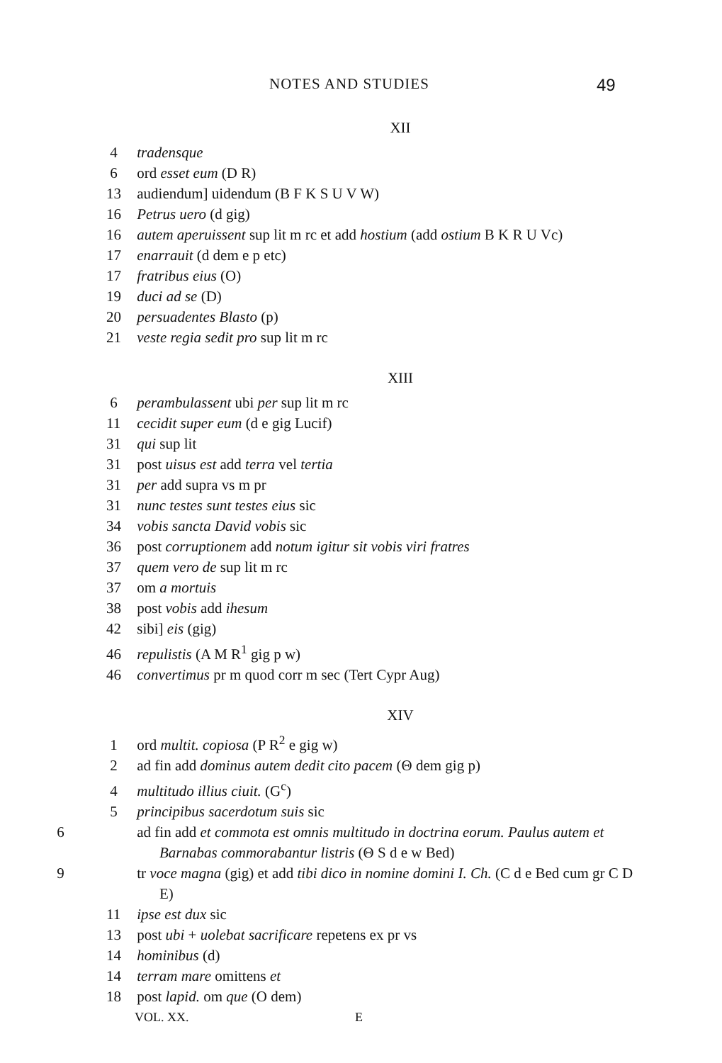NOTES AND STUDIES 49
XII
4 tradensque
6 ord esset eum (D R)
13 audiendum] uidendum (B F K S U V W)
16 Petrus uero (d gig)
16 autem aperuissent sup lit m rc et add hostium (add ostium B K R U Vc)
17 enarrauit (d dem e p etc)
17 fratribus eius (O)
19 duci ad se (D)
20 persuadentes Blasto (p)
21 veste regia sedit pro sup lit m rc
XIII
6 perambulassent ubi per sup lit m rc
11 cecidit super eum (d e gig Lucif)
31 qui sup lit
31 post uisus est add terra vel tertia
31 per add supra vs m pr
31 nunc testes sunt testes eius sic
34 vobis sancta David vobis sic
36 post corruptionem add notum igitur sit vobis viri fratres
37 quem vero de sup lit m rc
37 om a mortuis
38 post vobis add ihesum
42 sibi] eis (gig)
46 repulistis (A M R<sup>1</sup> gig p w)
46 convertimus pr m quod corr m sec (Tert Cypr Aug)
XIV
1 ord multit. copiosa (P R<sup>2</sup> e gig w)
2 ad fin add dominus autem dedit cito pacem (Θ dem gig p)
4 multitudo illius ciuit. (G<sup>c</sup>)
5 principibus sacerdotum suis sic
6 ad fin add et commota est omnis multitudo in doctrina eorum. Paulus autem et Barnabas commorabantur listris (Θ S d e w Bed)
9 tr voce magna (gig) et add tibi dico in nomine domini I. Ch. (C d e Bed cum gr C D E)
11 ipse est dux sic
13 post ubi + uolebat sacrificare repetens ex pr vs
14 hominibus (d)
14 terram mare omittens et
18 post lapid. om que (O dem)
VOL. XX. E